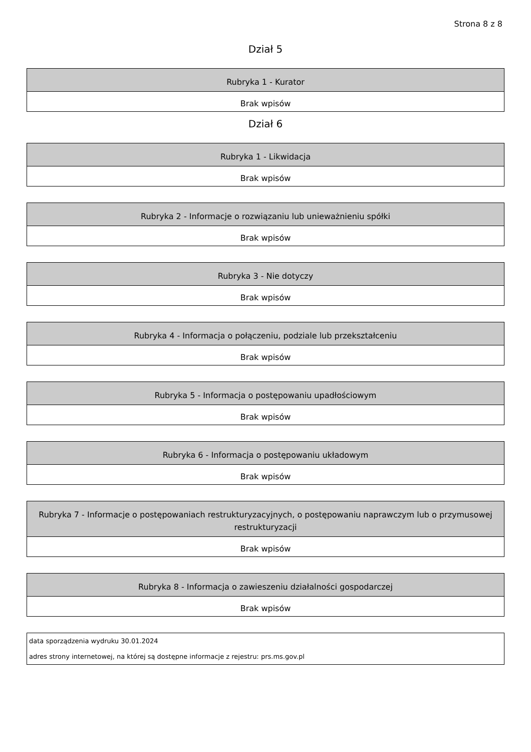Strona 8 z 8
Dział 5
| Rubryka 1 - Kurator |
| --- |
| Brak wpisów |
Dział 6
| Rubryka 1 - Likwidacja |
| --- |
| Brak wpisów |
| Rubryka 2 - Informacje o rozwiązaniu lub unieważnieniu spółki |
| --- |
| Brak wpisów |
| Rubryka 3 - Nie dotyczy |
| --- |
| Brak wpisów |
| Rubryka 4 - Informacja o połączeniu, podziale lub przekształceniu |
| --- |
| Brak wpisów |
| Rubryka 5 - Informacja o postępowaniu upadłościowym |
| --- |
| Brak wpisów |
| Rubryka 6 - Informacja o postępowaniu układowym |
| --- |
| Brak wpisów |
| Rubryka 7 - Informacje o postępowaniach restrukturyzacyjnych, o postępowaniu naprawczym lub o przymusowej restrukturyzacji |
| --- |
| Brak wpisów |
| Rubryka 8 - Informacja o zawieszeniu działalności gospodarczej |
| --- |
| Brak wpisów |
| data sporządzenia wydruku 30.01.2024 |
| adres strony internetowej, na której są dostępne informacje z rejestru: prs.ms.gov.pl |